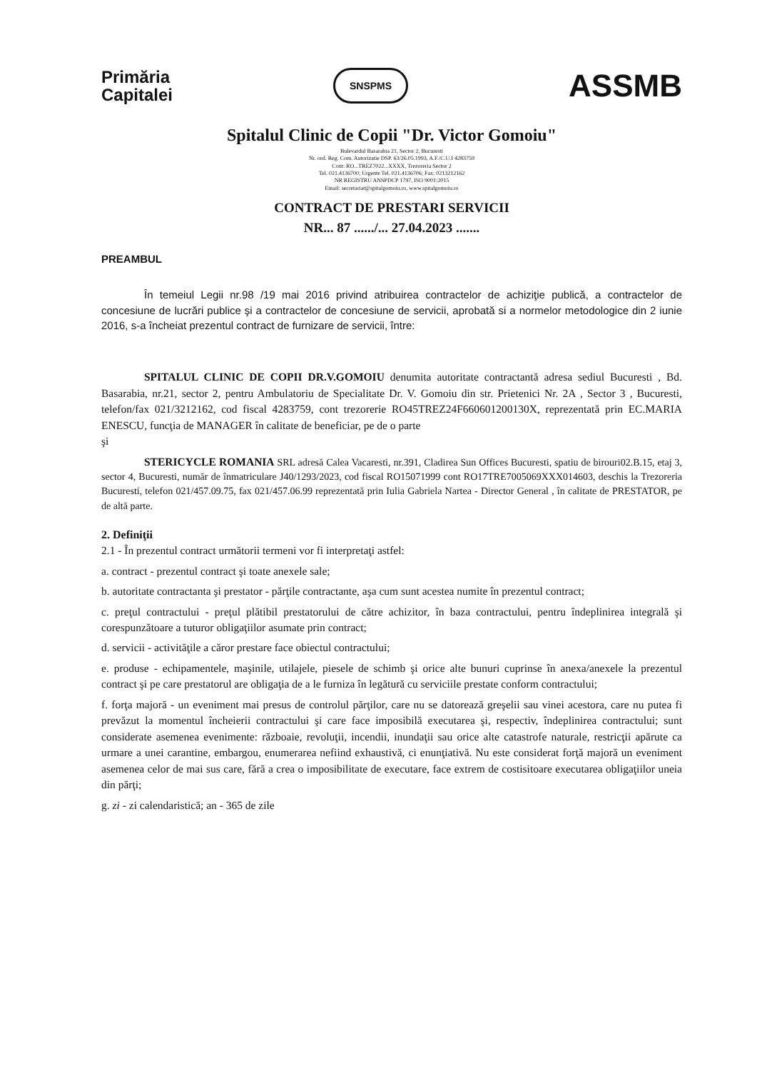Primăria
Capitalei
SNSPMS
ASSMB
Spitalul Clinic de Copii "Dr. Victor Gomoiu"
Bulevardul Basarabia 21, Sector 2, Bucuresti
Nr. ord. Reg. Com. Autorizatie DSP. 63/26.05.1993, A.F./C.U.I 4283759
Cont: RO...TREZ7022...XXXX, Trezoreria Sector 2
Tel. 021.4136700; Urgente Tel. 021.4136706; Fax: 0213212162
NR REGISTRU ANSPDCP 1797, ISO 9001:2015
Email: secretariat@spitalgomoiu.ro, www.spitalgomoiu.ro
CONTRACT DE PRESTARI SERVICII
NR... 87 ....../... 27.04.2023 .......
PREAMBUL
În temeiul Legii nr.98 /19 mai 2016 privind atribuirea contractelor de achiziţie publică, a contractelor de concesiune de lucrări publice şi a contractelor de concesiune de servicii, aprobată si a normelor metodologice din 2 iunie 2016, s-a încheiat prezentul contract de furnizare de servicii, între:
SPITALUL CLINIC DE COPII DR.V.GOMOIU denumita autoritate contractantă adresa sediul Bucuresti , Bd. Basarabia, nr.21, sector 2, pentru Ambulatoriu de Specialitate Dr. V. Gomoiu din str. Prietenici Nr. 2A , Sector 3 , Bucuresti, telefon/fax 021/3212162, cod fiscal 4283759, cont trezorerie RO45TREZ24F660601200130X, reprezentată prin EC.MARIA ENESCU, funcţia de MANAGER în calitate de beneficiar, pe de o parte
şi
STERICYCLE ROMANIA SRL adresă Calea Vacaresti, nr.391, Cladirea Sun Offices Bucuresti, spatiu de birouri02.B.15, etaj 3, sector 4, Bucuresti, număr de înmatriculare J40/1293/2023, cod fiscal RO15071999 cont RO17TRE7005069XXX014603, deschis la Trezoreria Bucuresti, telefon 021/457.09.75, fax 021/457.06.99 reprezentată prin Iulia Gabriela Nartea - Director General , în calitate de PRESTATOR, pe de altă parte.
2. Definiţii
2.1 - În prezentul contract următorii termeni vor fi interpretaţi astfel:
a. contract - prezentul contract şi toate anexele sale;
b. autoritate contractanta şi prestator - părţile contractante, aşa cum sunt acestea numite în prezentul contract;
c. preţul contractului - preţul plătibil prestatorului de către achizitor, în baza contractului, pentru îndeplinirea integrală şi corespunzătoare a tuturor obligaţiilor asumate prin contract;
d. servicii - activităţile a căror prestare face obiectul contractului;
e. produse - echipamentele, maşinile, utilajele, piesele de schimb şi orice alte bunuri cuprinse în anexa/anexele la prezentul contract şi pe care prestatorul are obligaţia de a le furniza în legătură cu serviciile prestate conform contractului;
f. forţa majoră - un eveniment mai presus de controlul părţilor, care nu se datorează greşelii sau vinei acestora, care nu putea fi prevăzut la momentul încheierii contractului şi care face imposibilă executarea şi, respectiv, îndeplinirea contractului; sunt considerate asemenea evenimente: războaie, revoluţii, incendii, inundaţii sau orice alte catastrofe naturale, restricţii apărute ca urmare a unei carantine, embargou, enumerarea nefiind exhaustivă, ci enunţiativă. Nu este considerat forţă majoră un eveniment asemenea celor de mai sus care, fără a crea o imposibilitate de executare, face extrem de costisitoare executarea obligaţiilor uneia din părţi;
g. zi - zi calendaristică; an - 365 de zile